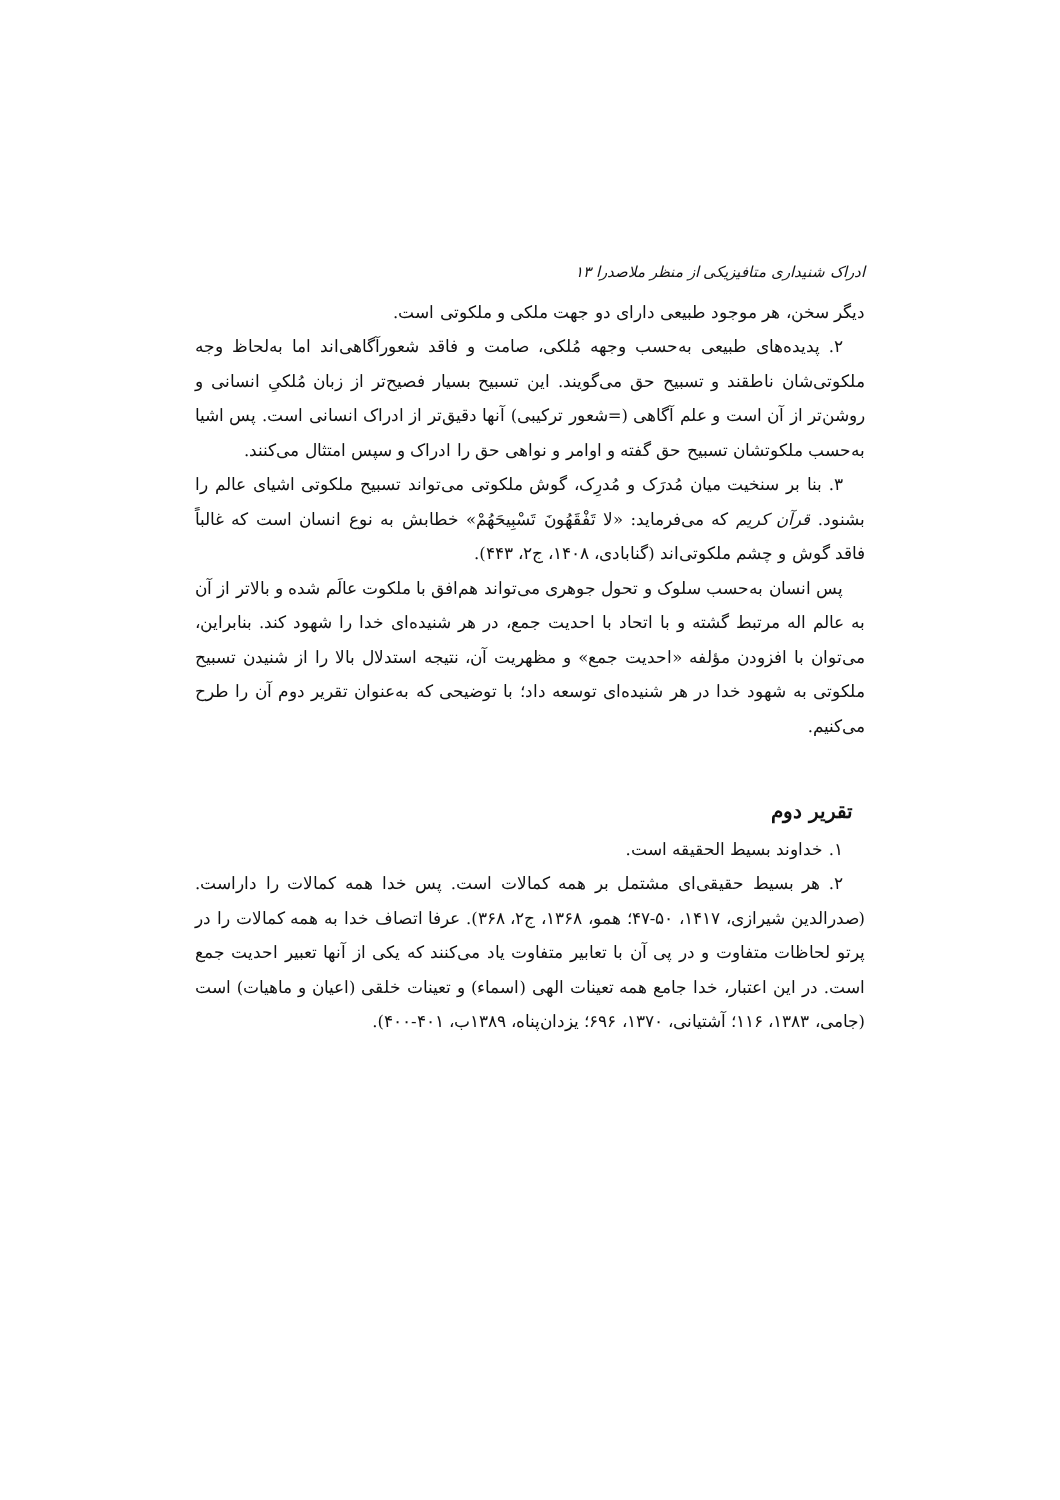ادراک شنیداری متافیزیکی از منظر ملاصدرا ۱۳
دیگر سخن، هر موجود طبیعی دارای دو جهت ملکی و ملکوتی است.
۲. پدیده‌های طبیعی به‌حسب وجهه مُلکی، صامت و فاقد شعورآگاهی‌اند اما به‌لحاظ وجه ملکوتی‌شان ناطقند و تسبیح حق می‌گویند. این تسبیح بسیار فصیح‌تر از زبان مُلکیِ انسانی و روشن‌تر از آن است و علم آگاهی (=شعور ترکیبی) آنها دقیق‌تر از ادراک انسانی است. پس اشیا به‌حسب ملکوتشان تسبیح حق گفته و اوامر و نواهی حق را ادراک و سپس امتثال می‌کنند.
۳. بنا بر سنخیت میان مُدرَک و مُدرِک، گوش ملکوتی می‌تواند تسبیح ملکوتی اشیای عالم را بشنود. قرآن کریم که می‌فرماید: «لا تَفْقَهُونَ تَسْبِيحَهُمْ» خطابش به نوع انسان است که غالباً فاقد گوش و چشم ملکوتی‌اند (گنابادی، ۱۴۰۸، ج۲، ۴۴۳).
پس انسان به‌حسب سلوک و تحول جوهری می‌تواند هم‌افق با ملکوت عالَم شده و بالاتر از آن به عالم اله مرتبط گشته و با اتحاد با احدیت جمع، در هر شنیده‌ای خدا را شهود کند. بنابراین، می‌توان با افزودن مؤلفه «احدیت جمع» و مظهریت آن، نتیجه استدلال بالا را از شنیدن تسبیح ملکوتی به شهود خدا در هر شنیده‌ای توسعه داد؛ با توضیحی که به‌عنوان تقریر دوم آن را طرح می‌کنیم.
تقریر دوم
۱. خداوند بسیط الحقیقه است.
۲. هر بسیط حقیقی‌ای مشتمل بر همه کمالات است. پس خدا همه کمالات را داراست. (صدرالدین شیرازی، ۱۴۱۷، ۵۰-۴۷؛ همو، ۱۳۶۸، ج۲، ۳۶۸). عرفا اتصاف خدا به همه کمالات را در پرتو لحاظات متفاوت و در پی آن با تعابیر متفاوت یاد می‌کنند که یکی از آنها تعبیر احدیت جمع است. در این اعتبار، خدا جامع همه تعینات الهی (اسماء) و تعینات خلقی (اعیان و ماهیات) است (جامی، ۱۳۸۳، ۱۱۶؛ آشتیانی، ۱۳۷۰، ۶۹۶؛ یزدان‌پناه، ۱۳۸۹ب، ۴۰۱-۴۰۰).